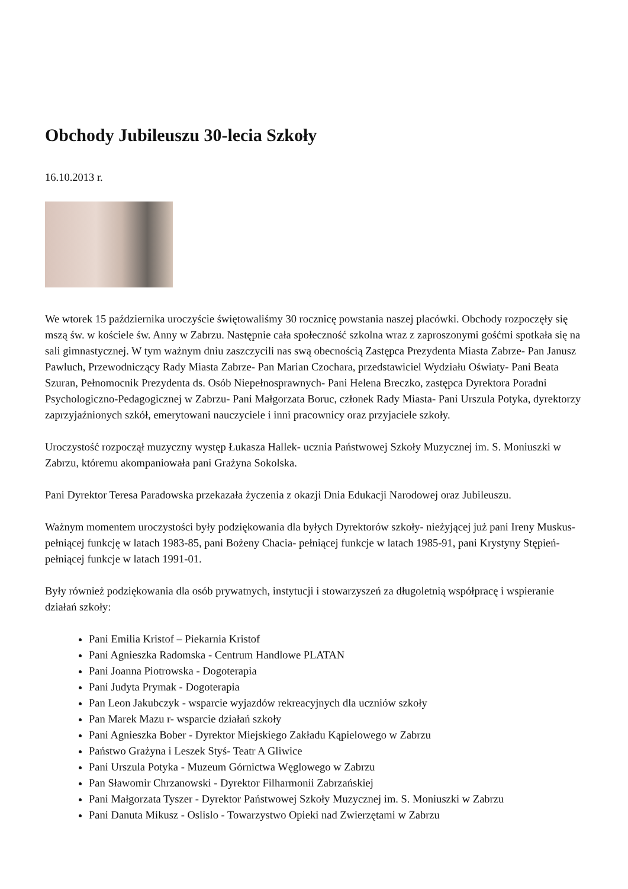Obchody Jubileuszu 30-lecia Szkoły
16.10.2013 r.
We wtorek 15 października uroczyście świętowaliśmy 30 rocznicę powstania naszej placówki. Obchody rozpoczęły się mszą św. w kościele św. Anny w Zabrzu. Następnie cała społeczność szkolna wraz z zaproszonymi gośćmi spotkała się na sali gimnastycznej. W tym ważnym dniu zaszczycili nas swą obecnością Zastępca Prezydenta Miasta Zabrze- Pan Janusz Pawluch, Przewodniczący Rady Miasta Zabrze- Pan Marian Czochara, przedstawiciel Wydziału Oświaty- Pani Beata Szuran, Pełnomocnik Prezydenta ds. Osób Niepełnosprawnych- Pani Helena Breczko, zastępca Dyrektora Poradni Psychologiczno-Pedagogicznej w Zabrzu- Pani Małgorzata Boruc, członek Rady Miasta- Pani Urszula Potyka, dyrektorzy zaprzyjaźnionych szkół, emerytowani nauczyciele i inni pracownicy oraz przyjaciele szkoły.
Uroczystość rozpoczął muzyczny występ Łukasza Hallek- ucznia Państwowej Szkoły Muzycznej im. S. Moniuszki w Zabrzu, któremu akompaniowała pani Grażyna Sokolska.
Pani Dyrektor Teresa Paradowska przekazała życzenia z okazji Dnia Edukacji Narodowej oraz Jubileuszu.
Ważnym momentem uroczystości były podziękowania dla byłych Dyrektorów szkoły- nieżyjącej już pani Ireny Muskus- pełniącej funkcję w latach 1983-85, pani Bożeny Chacia- pełniącej funkcje w latach 1985-91, pani Krystyny Stępień- pełniącej funkcje w latach 1991-01.
Były również podziękowania dla osób prywatnych, instytucji i stowarzyszeń za długoletnią współpracę i wspieranie działań szkoły:
Pani Emilia Kristof – Piekarnia Kristof
Pani Agnieszka Radomska - Centrum Handlowe PLATAN
Pani Joanna Piotrowska - Dogoterapia
Pani Judyta Prymak - Dogoterapia
Pan Leon Jakubczyk - wsparcie wyjazdów rekreacyjnych dla uczniów szkoły
Pan Marek Mazu r- wsparcie działań szkoły
Pani Agnieszka Bober - Dyrektor Miejskiego Zakładu Kąpielowego w Zabrzu
Państwo Grażyna i Leszek Styś- Teatr A Gliwice
Pani Urszula Potyka - Muzeum Górnictwa Węglowego w Zabrzu
Pan Sławomir Chrzanowski - Dyrektor Filharmonii Zabrzańskiej
Pani Małgorzata Tyszer - Dyrektor Państwowej Szkoły Muzycznej im. S. Moniuszki w Zabrzu
Pani Danuta Mikusz - Oslislo - Towarzystwo Opieki nad Zwierzętami w Zabrzu